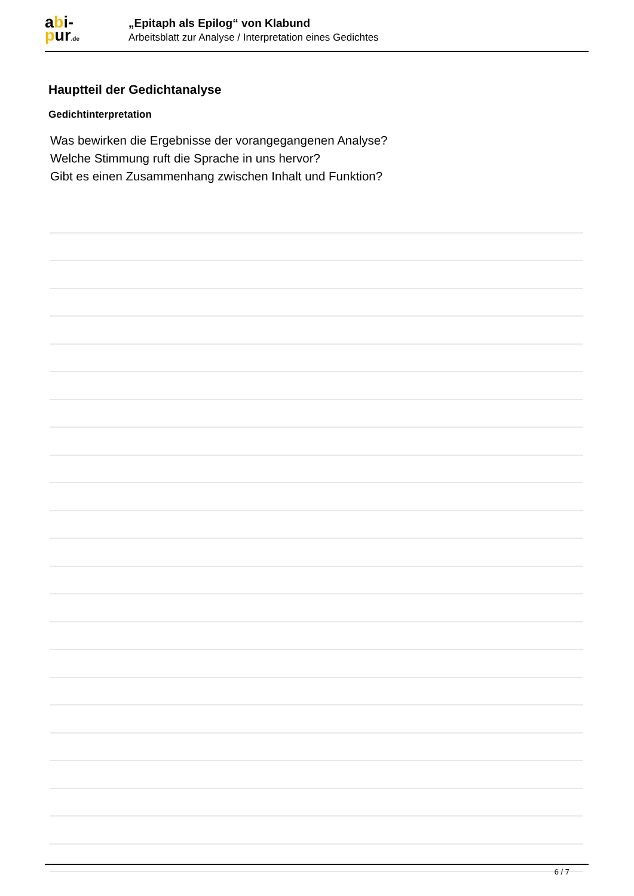abi-
pur.de
„Epitaph als Epilog“ von Klabund
Arbeitsblatt zur Analyse / Interpretation eines Gedichtes
Hauptteil der Gedichtanalyse
Gedichtinterpretation
Was bewirken die Ergebnisse der vorangegangenen Analyse?
Welche Stimmung ruft die Sprache in uns hervor?
Gibt es einen Zusammenhang zwischen Inhalt und Funktion?
6 / 7